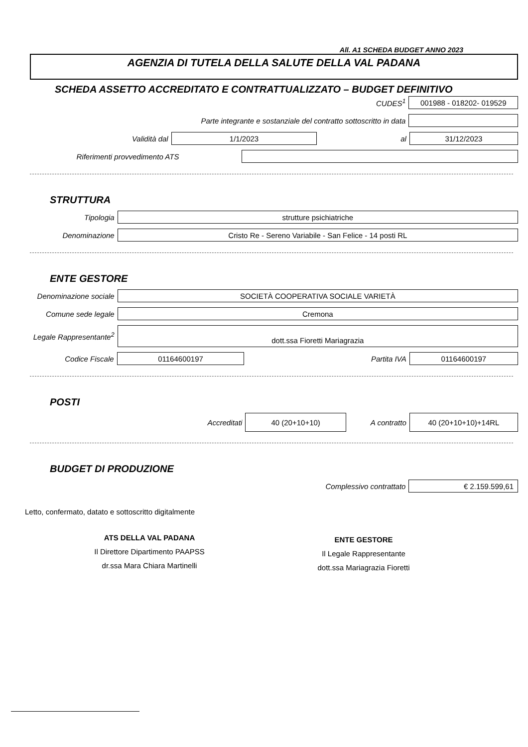All. A1 SCHEDA BUDGET ANNO 2023
AGENZIA DI TUTELA DELLA SALUTE DELLA VAL PADANA
SCHEDA ASSETTO ACCREDITATO E CONTRATTUALIZZATO – BUDGET DEFINITIVO
CUDES<sup>1</sup>
001988 - 018202- 019529
Parte integrante e sostanziale del contratto sottoscritto in data
Validità dal
1/1/2023
al
31/12/2023
Riferimenti provvedimento ATS
STRUTTURA
Tipologia
strutture psichiatriche
Denominazione
Cristo Re - Sereno Variabile - San Felice - 14 posti RL
ENTE GESTORE
Denominazione sociale
SOCIETÀ COOPERATIVA SOCIALE VARIETÀ
Comune sede legale
Cremona
Legale Rappresentante<sup>2</sup>
dott.ssa Fioretti Mariagrazia
Codice Fiscale
01164600197
Partita IVA
01164600197
POSTI
Accreditati
40 (20+10+10)
A contratto
40 (20+10+10)+14RL
BUDGET DI PRODUZIONE
Complessivo contrattato
€ 2.159.599,61
Letto, confermato, datato e sottoscritto digitalmente
ATS DELLA VAL PADANA
Il Direttore Dipartimento PAAPSS
dr.ssa Mara Chiara Martinelli
ENTE GESTORE
Il Legale Rappresentante
dott.ssa Mariagrazia Fioretti